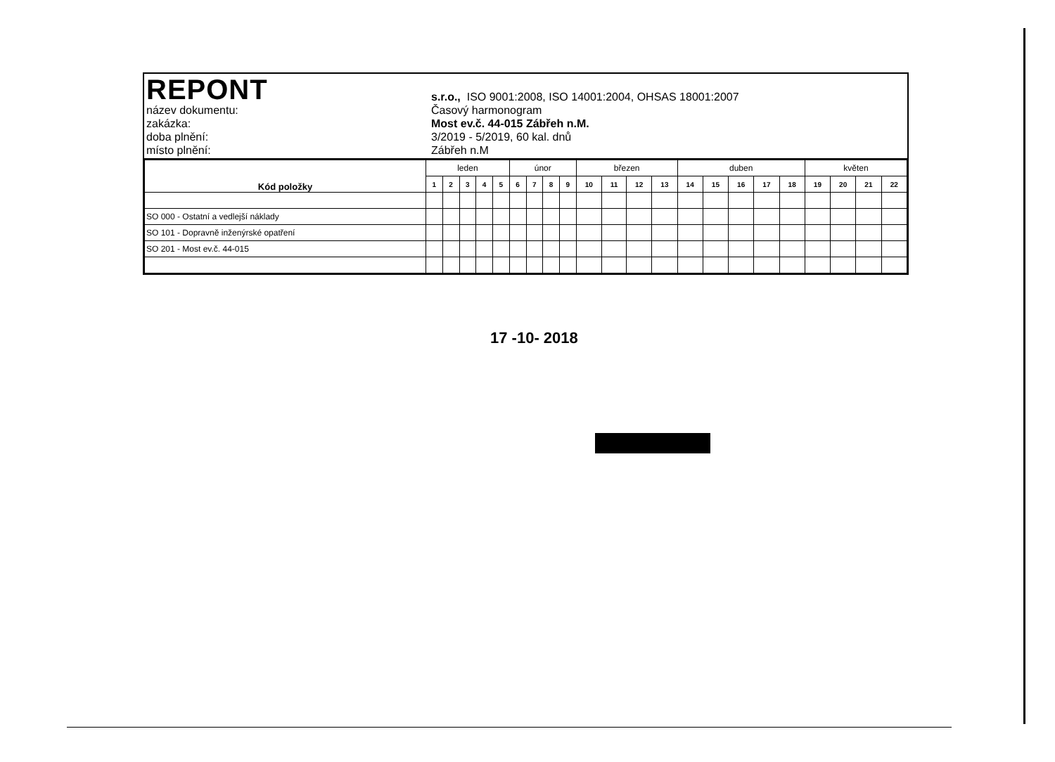REPONT
název dokumentu:
zakázka:
doba plnění:
místo plnění:
s.r.o., ISO 9001:2008, ISO 14001:2004, OHSAS 18001:2007
Časový harmonogram
Most ev.č. 44-015 Zábřeh n.M.
3/2019 - 5/2019, 60 kal. dnů
Zábřeh n.M
| Kód položky | leden | | | | | únor | | | | březen | | | | duben | | | | | květen | | | |
| --- | --- | --- | --- | --- | --- | --- | --- | --- | --- | --- | --- | --- | --- | --- | --- | --- | --- | --- | --- | --- | --- | --- |
| | 1 | 2 | 3 | 4 | 5 | 6 | 7 | 8 | 9 | 10 | 11 | 12 | 13 | 14 | 15 | 16 | 17 | 18 | 19 | 20 | 21 | 22 |
| SO 000 - Ostatní a vedlejší náklady | | | | | | | | | | | | | | | | | | | | | | |
| SO 101 - Dopravně inženýrské opatření | | | | | | | | | | | | | | | | | | | | | | |
| SO 201 - Most ev.č. 44-015 | | | | | | | | | | | | | | | | | | | | | | |
17 -10- 2018